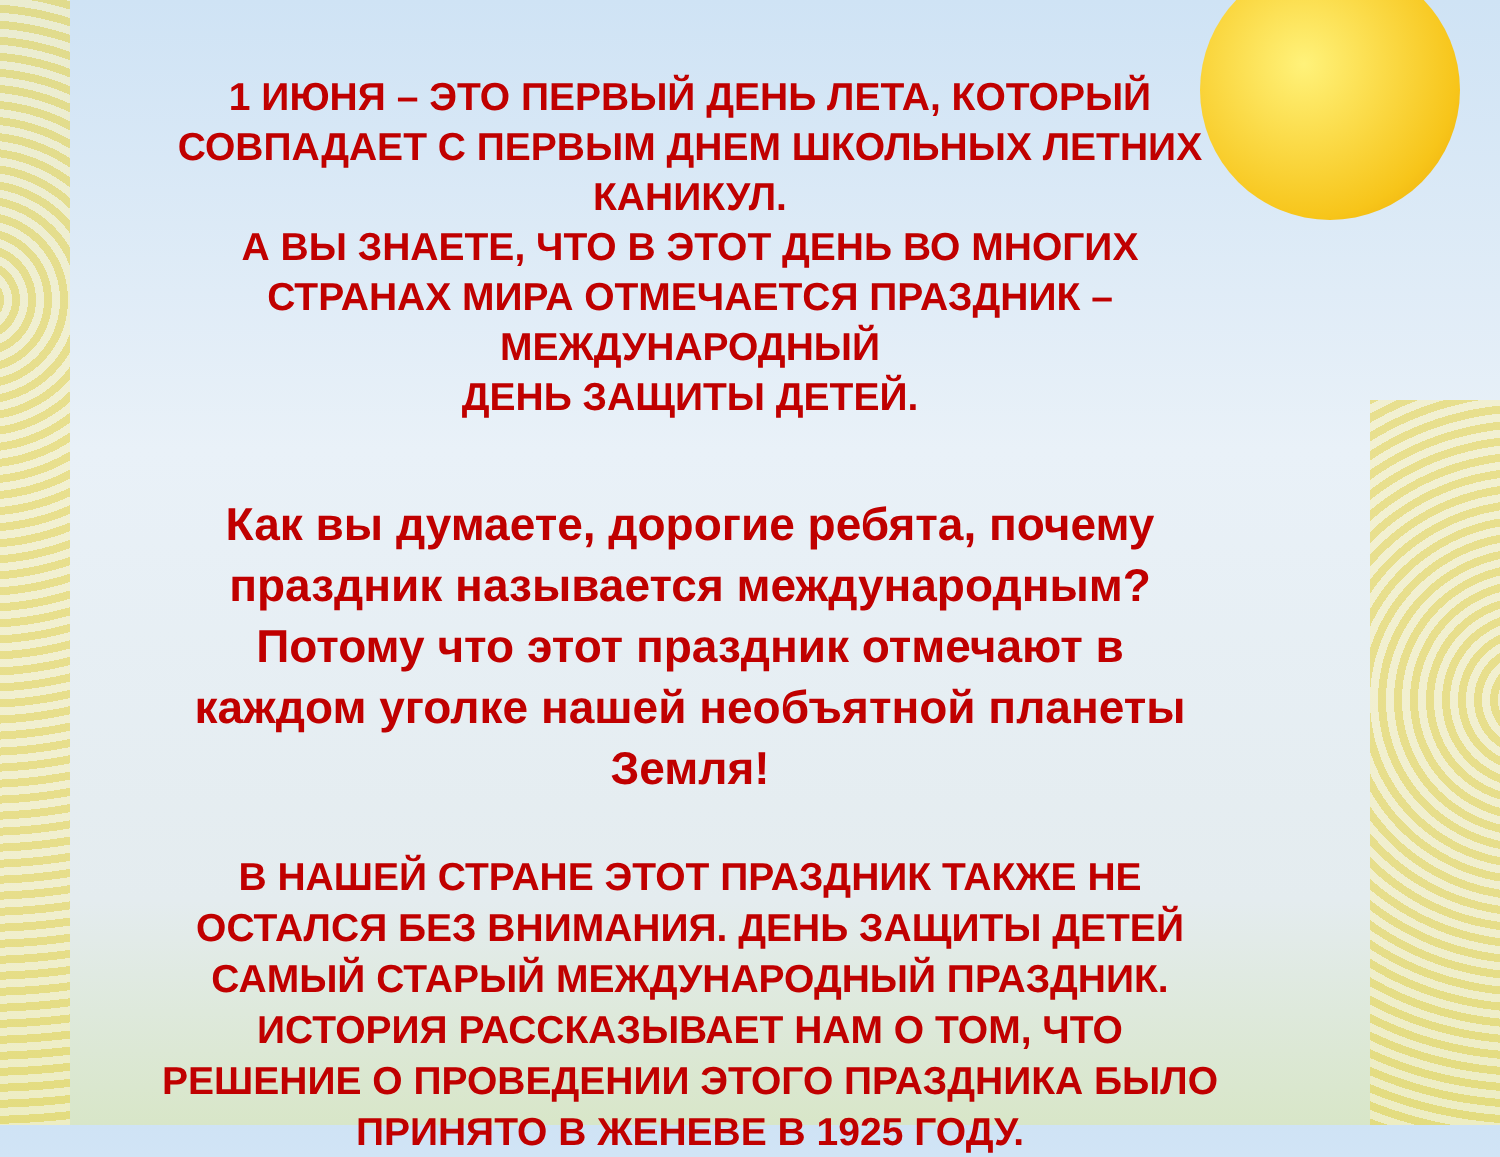1 ИЮНЯ – ЭТО ПЕРВЫЙ ДЕНЬ ЛЕТА, КОТОРЫЙ
СОВПАДАЕТ С ПЕРВЫМ ДНЕМ ШКОЛЬНЫХ ЛЕТНИХ
КАНИКУЛ.
А ВЫ ЗНАЕТЕ, ЧТО В ЭТОТ ДЕНЬ ВО МНОГИХ
СТРАНАХ МИРА ОТМЕЧАЕТСЯ ПРАЗДНИК –
МЕЖДУНАРОДНЫЙ
ДЕНЬ ЗАЩИТЫ ДЕТЕЙ.
Как вы думаете, дорогие ребята, почему
праздник называется международным?
Потому что этот праздник отмечают в
каждом уголке нашей необъятной планеты
Земля!
В НАШЕЙ СТРАНЕ ЭТОТ ПРАЗДНИК ТАКЖЕ НЕ
ОСТАЛСЯ БЕЗ ВНИМАНИЯ. ДЕНЬ ЗАЩИТЫ ДЕТЕЙ
САМЫЙ СТАРЫЙ МЕЖДУНАРОДНЫЙ ПРАЗДНИК.
ИСТОРИЯ РАССКАЗЫВАЕТ НАМ О ТОМ, ЧТО
РЕШЕНИЕ О ПРОВЕДЕНИИ ЭТОГО ПРАЗДНИКА БЫЛО
ПРИНЯТО В ЖЕНЕВЕ В 1925 ГОДУ.